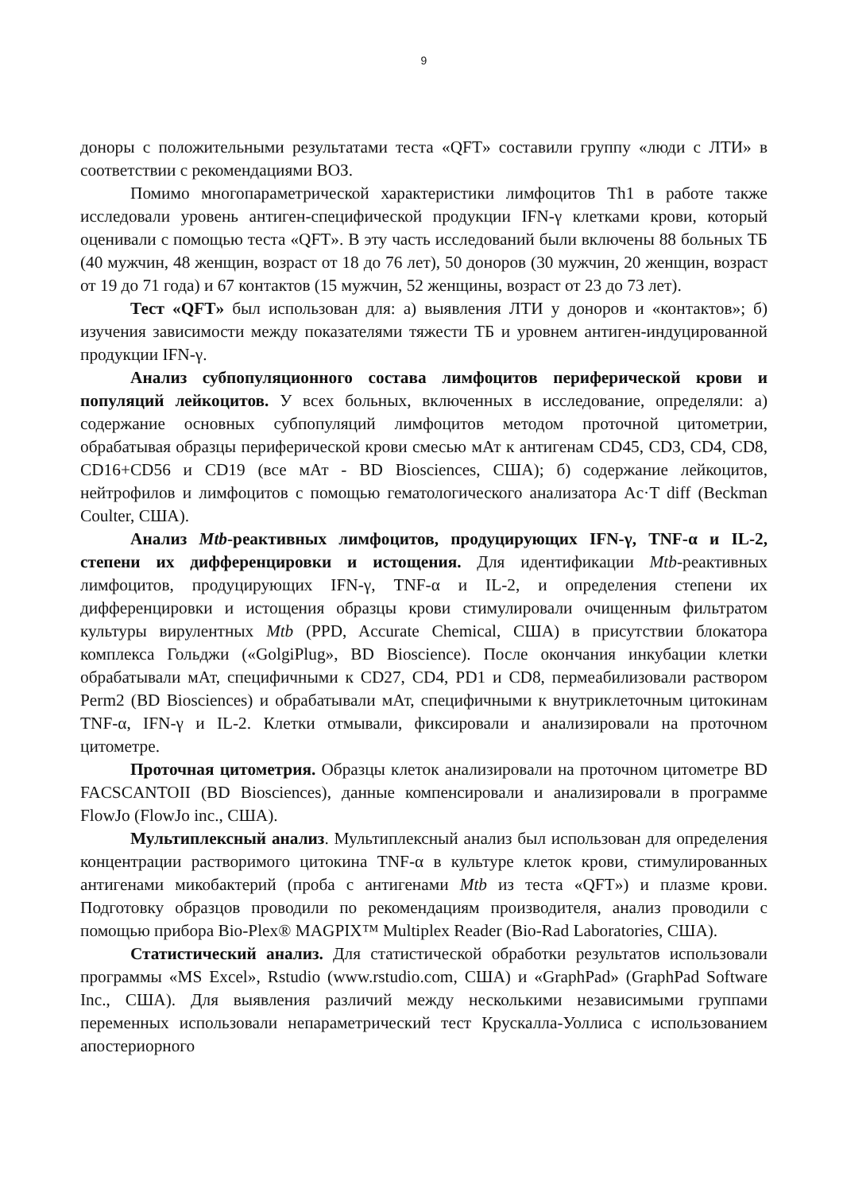9
доноры с положительными результатами теста «QFT» составили группу «люди с ЛТИ» в соответствии с рекомендациями ВОЗ.
Помимо многопараметрической характеристики лимфоцитов Th1 в работе также исследовали уровень антиген-специфической продукции IFN-γ клетками крови, который оценивали с помощью теста «QFT». В эту часть исследований были включены 88 больных ТБ (40 мужчин, 48 женщин, возраст от 18 до 76 лет), 50 доноров (30 мужчин, 20 женщин, возраст от 19 до 71 года) и 67 контактов (15 мужчин, 52 женщины, возраст от 23 до 73 лет).
Тест «QFT» был использован для: а) выявления ЛТИ у доноров и «контактов»; б) изучения зависимости между показателями тяжести ТБ и уровнем антиген-индуцированной продукции IFN-γ.
Анализ субпопуляционного состава лимфоцитов периферической крови и популяций лейкоцитов. У всех больных, включенных в исследование, определяли: а) содержание основных субпопуляций лимфоцитов методом проточной цитометрии, обрабатывая образцы периферической крови смесью мАт к антигенам CD45, CD3, CD4, CD8, CD16+CD56 и CD19 (все мАт - BD Biosciences, США); б) содержание лейкоцитов, нейтрофилов и лимфоцитов с помощью гематологического анализатора Ac·T diff (Beckman Coulter, США).
Анализ Mtb-реактивных лимфоцитов, продуцирующих IFN-γ, TNF-α и IL-2, степени их дифференцировки и истощения. Для идентификации Mtb-реактивных лимфоцитов, продуцирующих IFN-γ, TNF-α и IL-2, и определения степени их дифференцировки и истощения образцы крови стимулировали очищенным фильтратом культуры вирулентных Mtb (PPD, Accurate Chemical, США) в присутствии блокатора комплекса Гольджи («GolgiPlug», BD Bioscience). После окончания инкубации клетки обрабатывали мАт, специфичными к CD27, CD4, PD1 и CD8, пермеабилизовали раствором Perm2 (BD Biosciences) и обрабатывали мАт, специфичными к внутриклеточным цитокинам TNF-α, IFN-γ и IL-2. Клетки отмывали, фиксировали и анализировали на проточном цитометре.
Проточная цитометрия. Образцы клеток анализировали на проточном цитометре BD FACSCANTOII (BD Biosciences), данные компенсировали и анализировали в программе FlowJo (FlowJo inc., США).
Мультиплексный анализ. Мультиплексный анализ был использован для определения концентрации растворимого цитокина TNF-α в культуре клеток крови, стимулированных антигенами микобактерий (проба с антигенами Mtb из теста «QFT») и плазме крови. Подготовку образцов проводили по рекомендациям производителя, анализ проводили с помощью прибора Bio-Plex® MAGPIX™ Multiplex Reader (Bio-Rad Laboratories, США).
Статистический анализ. Для статистической обработки результатов использовали программы «MS Excel», Rstudio (www.rstudio.com, США) и «GraphPad» (GraphPad Software Inc., США). Для выявления различий между несколькими независимыми группами переменных использовали непараметрический тест Крускалла-Уоллиса с использованием апостериорного